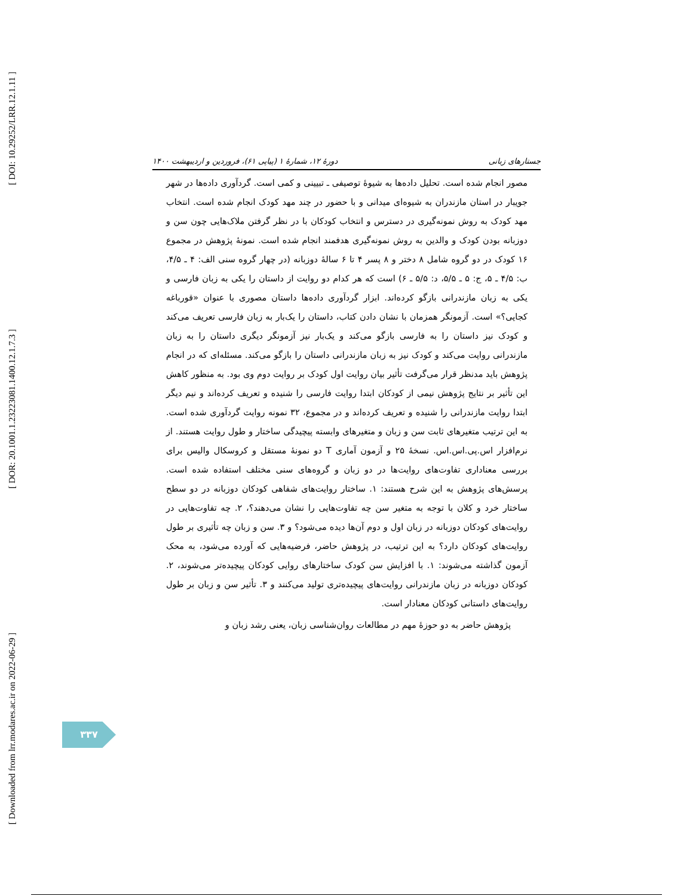[ DOI: 10.29252/LRR.12.1.11 ]
[ DOR: 20.1001.1.23223081.1400.12.1.7.3 ]
[ Downloaded from lrr.modares.ac.ir on 2022-06-29 ]
جستارهای زبانی دورهٔ ۱۲، شمارهٔ ۱ (پیاپی ۶۱)، فروردین و اردیبهشت ۱۴۰۰
مصور انجام شده است. تحلیل داده‌ها به شیوهٔ توصیفی ـ تبیینی و کمی است. گردآوری داده‌ها در شهر جویبار در استان مازندران به شیوه‌ای میدانی و با حضور در چند مهد کودک انجام شده است. انتخاب مهد کودک به روش نمونه‌گیری در دسترس و انتخاب کودکان با در نظر گرفتن ملاک‌هایی چون سن و دوزبانه بودن کودک و والدین به روش نمونه‌گیری هدفمند انجام شده است. نمونهٔ پژوهش در مجموع ۱۶ کودک در دو گروه شامل ۸ دختر و ۸ پسر ۴ تا ۶ سالهٔ دوزبانه (در چهار گروه سنی الف: ۴ ـ ۴/۵، ب: ۴/۵ ـ ۵، ج: ۵ ـ ۵/۵، د: ۵/۵ ـ ۶) است که هر کدام دو روایت از داستان را یکی به زبان فارسی و یکی به زبان مازندرانی بازگو کرده‌اند. ابزار گردآوری داده‌ها داستان مصوری با عنوان «قورباغه کجایی؟» است. آزمونگر همزمان با نشان دادن کتاب، داستان را یک‌بار به زبان فارسی تعریف می‌کند و کودک نیز داستان را به فارسی بازگو می‌کند و یک‌بار نیز آزمونگر دیگری داستان را به زبان مازندرانی روایت می‌کند و کودک نیز به زبان مازندرانی داستان را بازگو می‌کند. مسئله‌ای که در انجام پژوهش باید مدنظر قرار می‌گرفت تأثیر بیان روایت اول کودک بر روایت دوم وی بود. به منظور کاهش این تأثیر بر نتایج پژوهش نیمی از کودکان ابتدا روایت فارسی را شنیده و تعریف کرده‌اند و نیم دیگر ابتدا روایت مازندرانی را شنیده و تعریف کرده‌اند و در مجموع، ۳۲ نمونه روایت گردآوری شده است. به این ترتیب متغیرهای ثابت سن و زبان و متغیرهای وابسته پیچیدگی ساختار و طول روایت هستند. از نرم‌افزار اس.پی.اس.اس. نسخهٔ ۲۵ و آزمون آماری T دو نمونهٔ مستقل و کروسکال والیس برای بررسی معناداری تفاوت‌های روایت‌ها در دو زبان و گروه‌های سنی مختلف استفاده شده است. پرسش‌های پژوهش به این شرح هستند: ۱. ساختار روایت‌های شفاهی کودکان دوزبانه در دو سطح ساختار خرد و کلان با توجه به متغیر سن چه تفاوت‌هایی را نشان می‌دهند؟، ۲. چه تفاوت‌هایی در روایت‌های کودکان دوزبانه در زبان اول و دوم آن‌ها دیده می‌شود؟ و ۳. سن و زبان چه تأثیری بر طول روایت‌های کودکان دارد؟ به این ترتیب، در پژوهش حاضر، فرضیه‌هایی که آورده می‌شود، به محک آزمون گذاشته می‌شوند: ۱. با افزایش سن کودک ساختارهای روایی کودکان پیچیده‌تر می‌شوند، ۲. کودکان دوزبانه در زبان مازندرانی روایت‌های پیچیده‌تری تولید می‌کنند و ۳. تأثیر سن و زبان بر طول روایت‌های داستانی کودکان معنادار است.
پژوهش حاضر به دو حوزهٔ مهم در مطالعات روان‌شناسی زبان، یعنی رشد زبان و
۳۳۷